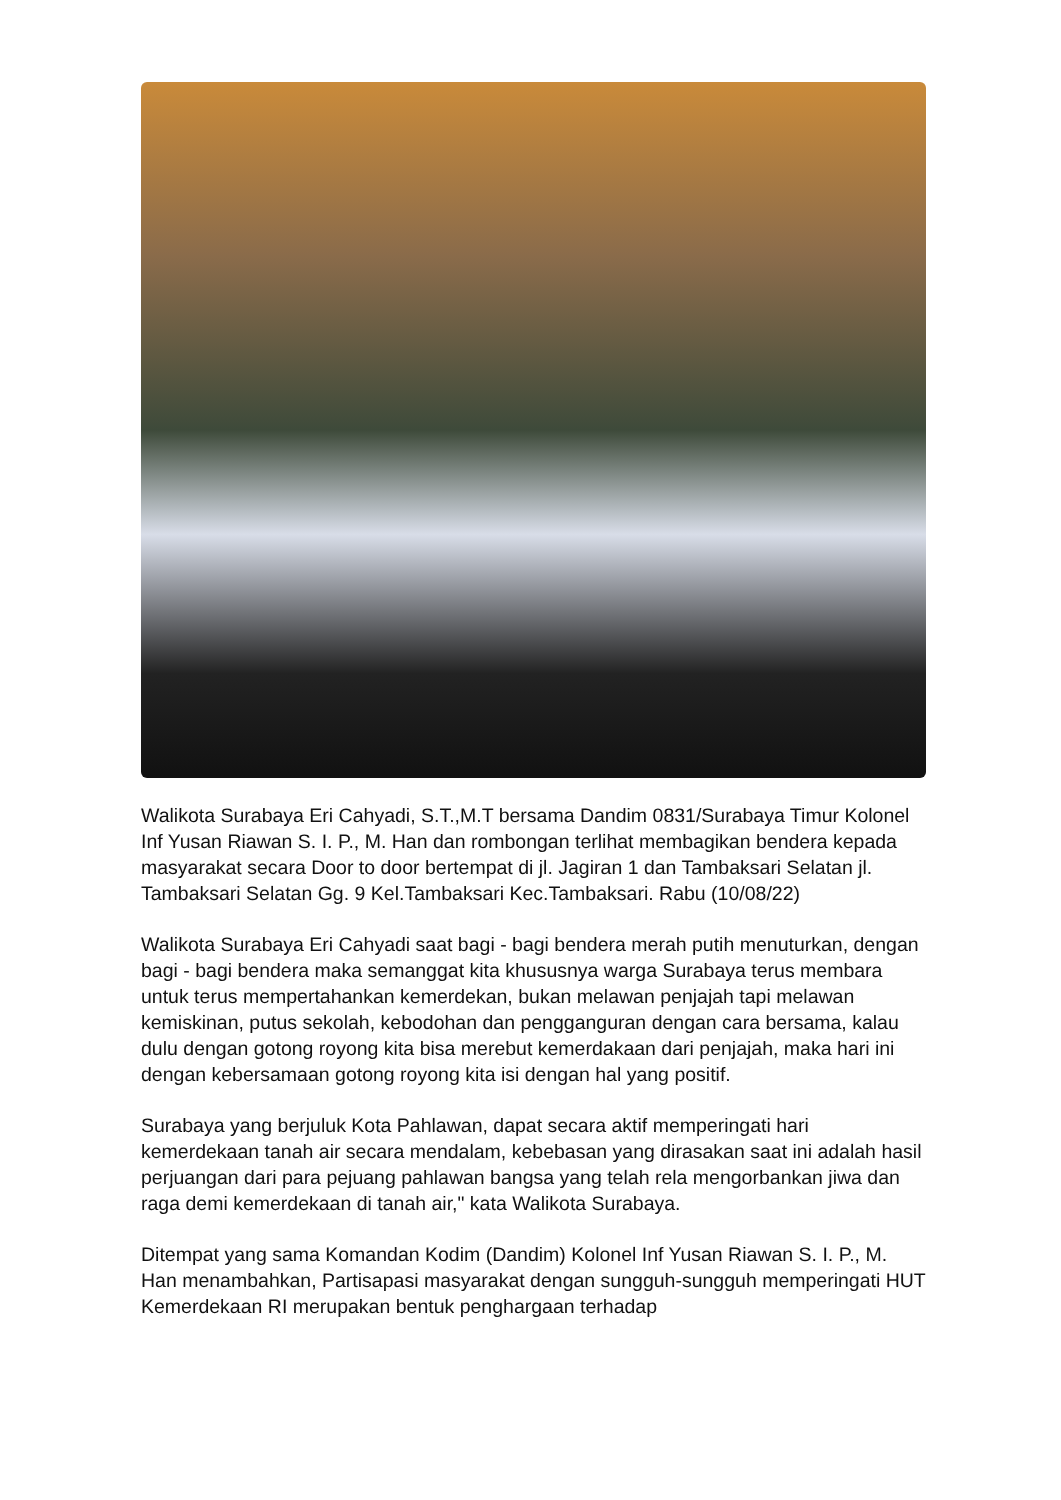Walikota Surabaya Eri Cahyadi, S.T.,M.T bersama Dandim 0831/Surabaya Timur Kolonel Inf Yusan Riawan S. I. P., M. Han dan rombongan terlihat membagikan bendera kepada masyarakat secara Door to door bertempat di jl. Jagiran 1 dan Tambaksari Selatan jl. Tambaksari Selatan Gg. 9 Kel.Tambaksari Kec.Tambaksari. Rabu (10/08/22)
Walikota Surabaya Eri Cahyadi saat bagi - bagi bendera merah putih menuturkan, dengan bagi - bagi bendera maka semanggat kita khususnya warga Surabaya terus membara untuk terus mempertahankan kemerdekan, bukan melawan penjajah tapi melawan kemiskinan, putus sekolah, kebodohan dan pengganguran dengan cara bersama, kalau dulu dengan gotong royong kita bisa merebut kemerdakaan dari penjajah, maka hari ini dengan kebersamaan gotong royong kita isi dengan hal yang positif.
Surabaya yang berjuluk Kota Pahlawan, dapat secara aktif memperingati hari kemerdekaan tanah air secara mendalam, kebebasan yang dirasakan saat ini adalah hasil perjuangan dari para pejuang pahlawan bangsa yang telah rela mengorbankan jiwa dan raga demi kemerdekaan di tanah air," kata Walikota Surabaya.
Ditempat yang sama Komandan Kodim (Dandim) Kolonel Inf Yusan Riawan S. I. P., M. Han menambahkan, Partisapasi masyarakat dengan sungguh-sungguh memperingati HUT Kemerdekaan RI merupakan bentuk penghargaan terhadap